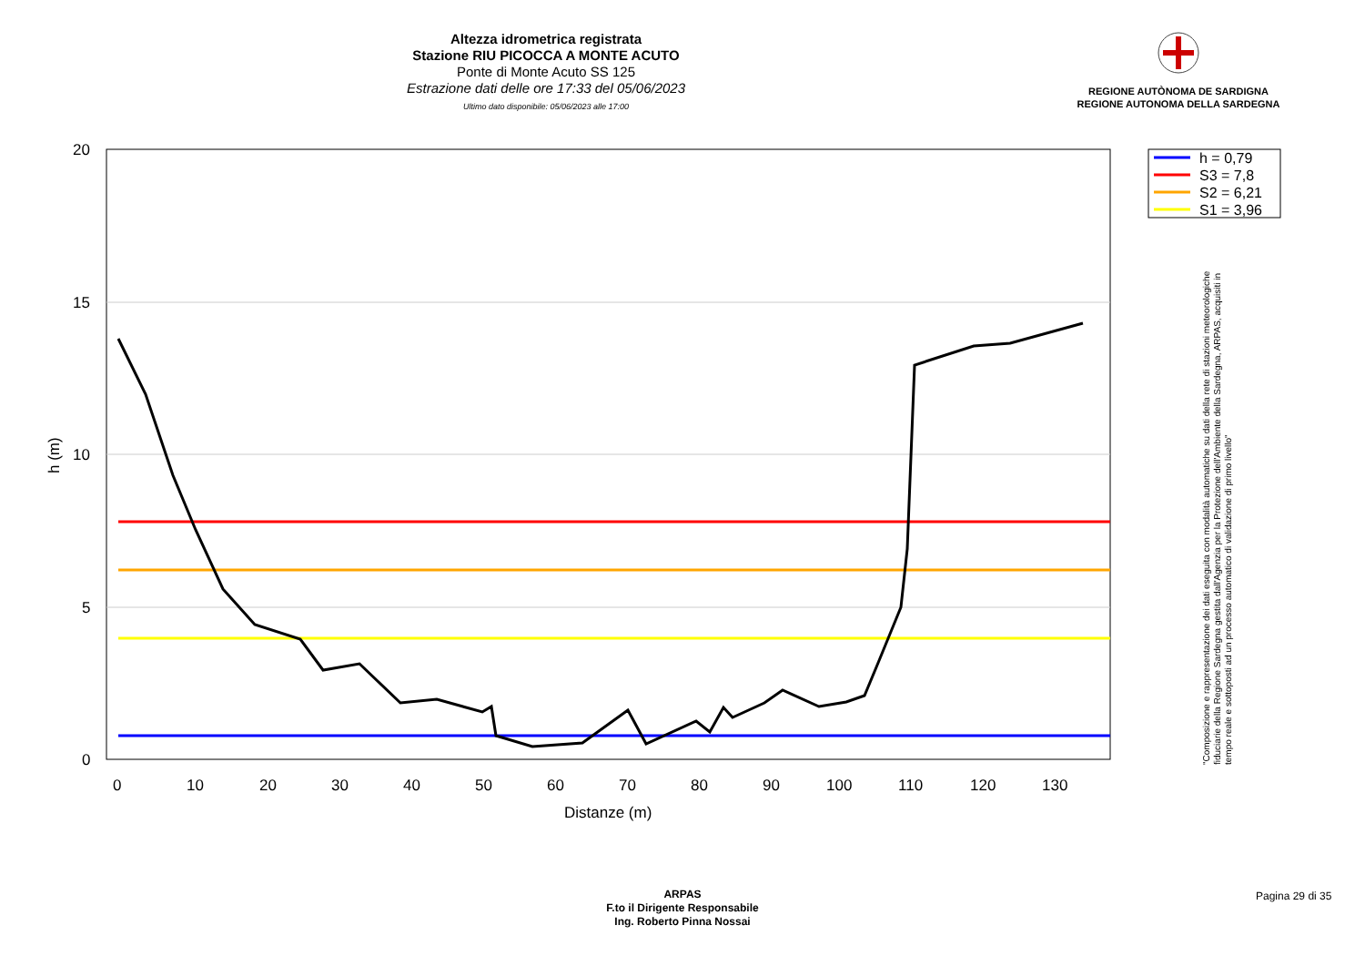Altezza idrometrica registrata
Stazione RIU PICOCCA A MONTE ACUTO
Ponte di Monte Acuto SS 125
Estrazione dati delle ore 17:33 del 05/06/2023
Ultimo dato disponibile: 05/06/2023 alle 17:00
REGIONE AUTÒNOMA DE SARDIGNA
REGIONE AUTONOMA DELLA SARDEGNA
20
15
10
5
0
0
10
20
30
40
50
60
70
80
90
100
110
120
130
Distanze (m)
h (m)
h = 0,79
S3 = 7,8
S2 = 6,21
S1 = 3,96
"Composizione e rappresentazione dei dati eseguita con modalità automatiche su dati della rete di stazioni meteorologiche fiduciarie della Regione Sardegna gestita dall'Agenzia per la Protezione dell'Ambiente della Sardegna, ARPAS, acquisiti in tempo reale e sottoposti ad un processo automatico di validazione di primo livello"
ARPAS
F.to il Dirigente Responsabile
Ing. Roberto Pinna Nossai
Pagina 29 di 35